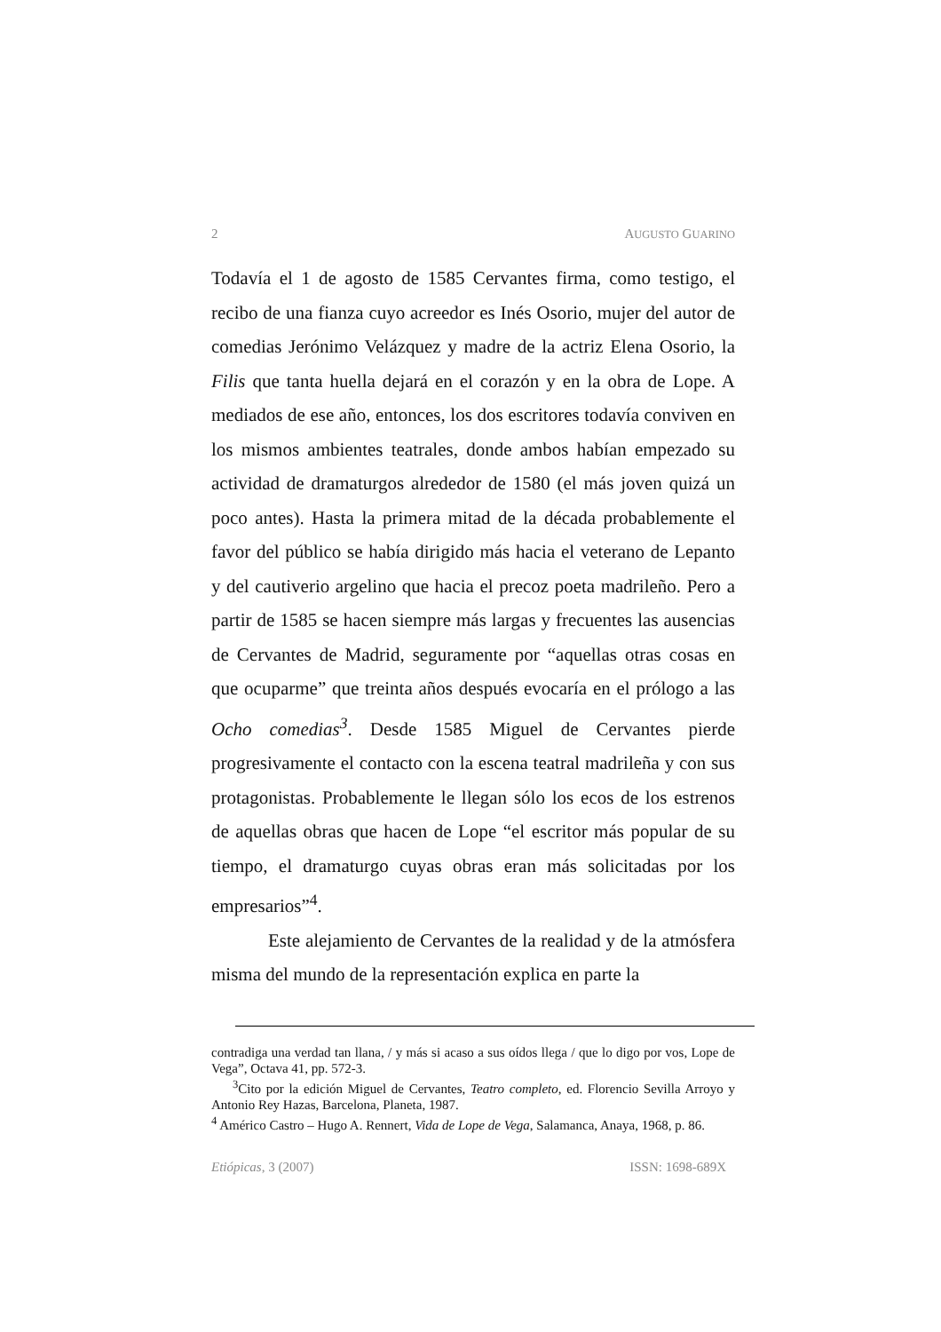2 AUGUSTO GUARINO
Todavía el 1 de agosto de 1585 Cervantes firma, como testigo, el recibo de una fianza cuyo acreedor es Inés Osorio, mujer del autor de comedias Jerónimo Velázquez y madre de la actriz Elena Osorio, la Filis que tanta huella dejará en el corazón y en la obra de Lope. A mediados de ese año, entonces, los dos escritores todavía conviven en los mismos ambientes teatrales, donde ambos habían empezado su actividad de dramaturgos alrededor de 1580 (el más joven quizá un poco antes). Hasta la primera mitad de la década probablemente el favor del público se había dirigido más hacia el veterano de Lepanto y del cautiverio argelino que hacia el precoz poeta madrileño. Pero a partir de 1585 se hacen siempre más largas y frecuentes las ausencias de Cervantes de Madrid, seguramente por “aquellas otras cosas en que ocuparme” que treinta años después evocaría en el prólogo a las Ocho comedias<sup>3</sup>. Desde 1585 Miguel de Cervantes pierde progresivamente el contacto con la escena teatral madrileña y con sus protagonistas. Probablemente le llegan sólo los ecos de los estrenos de aquellas obras que hacen de Lope “el escritor más popular de su tiempo, el dramaturgo cuyas obras eran más solicitadas por los empresarios”<sup>4</sup>.
Este alejamiento de Cervantes de la realidad y de la atmósfera misma del mundo de la representación explica en parte la
contradiga una verdad tan llana, / y más si acaso a sus oídos llega / que lo digo por vos, Lope de Vega”, Octava 41, pp. 572-3.
<sup>3</sup> Cito por la edición Miguel de Cervantes, Teatro completo, ed. Florencio Sevilla Arroyo y Antonio Rey Hazas, Barcelona, Planeta, 1987.
<sup>4</sup> Américo Castro – Hugo A. Rennert, Vida de Lope de Vega, Salamanca, Anaya, 1968, p. 86.
Etiópicas, 3 (2007) ISSN: 1698-689X